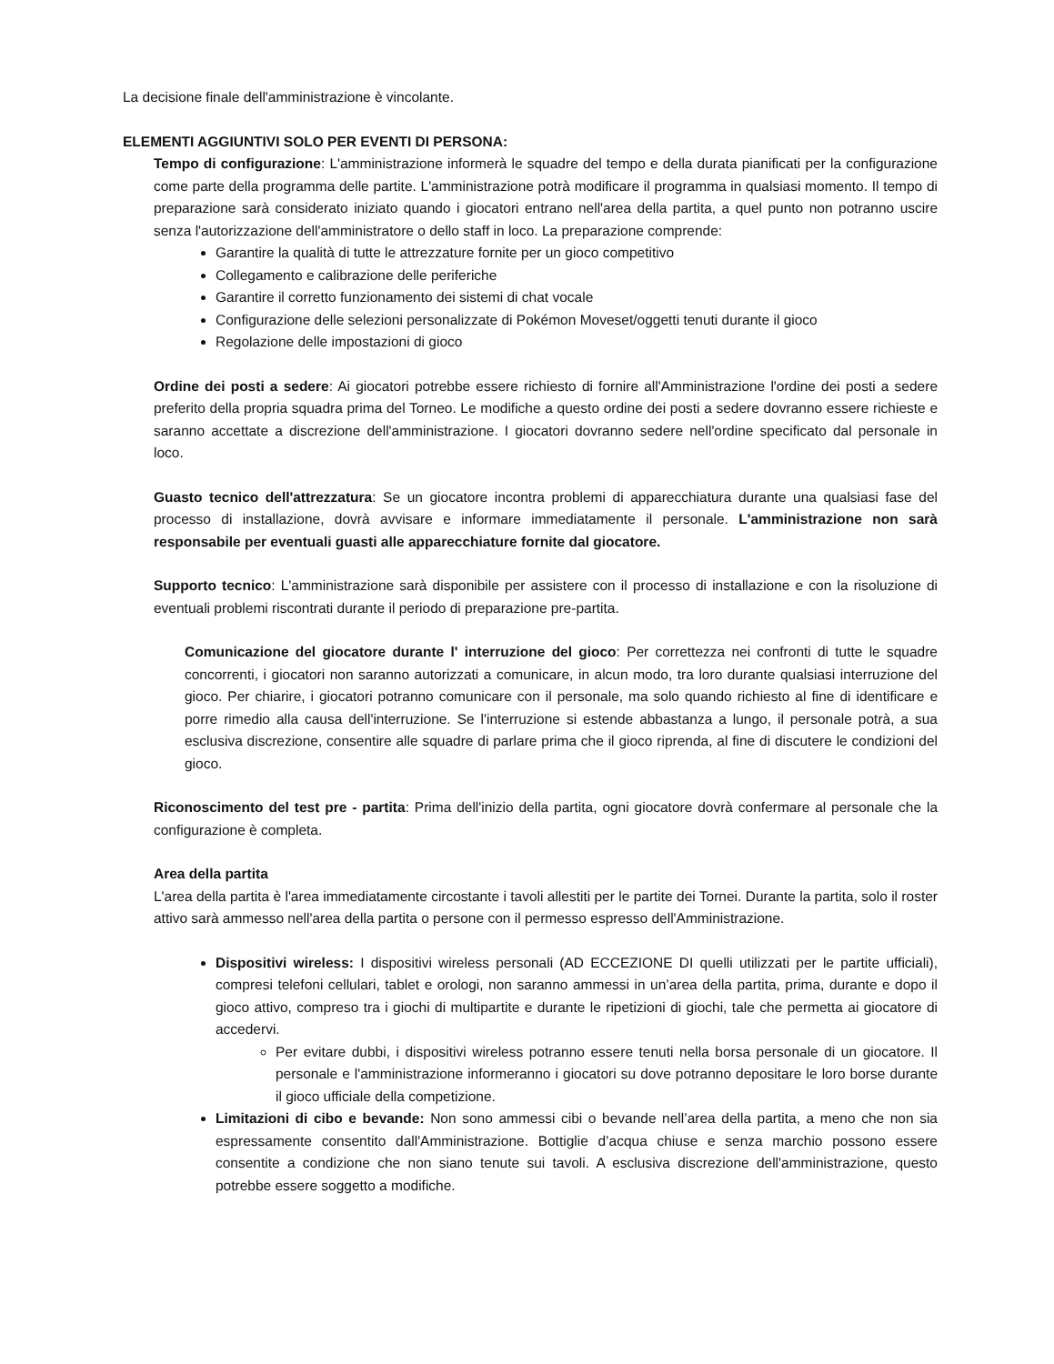La decisione finale dell'amministrazione è vincolante.
ELEMENTI AGGIUNTIVI SOLO PER EVENTI DI PERSONA:
Tempo di configurazione: L'amministrazione informerà le squadre del tempo e della durata pianificati per la configurazione come parte della programma delle partite. L'amministrazione potrà modificare il programma in qualsiasi momento. Il tempo di preparazione sarà considerato iniziato quando i giocatori entrano nell'area della partita, a quel punto non potranno uscire senza l'autorizzazione dell'amministratore o dello staff in loco. La preparazione comprende:
Garantire la qualità di tutte le attrezzature fornite per un gioco competitivo
Collegamento e calibrazione delle periferiche
Garantire il corretto funzionamento dei sistemi di chat vocale
Configurazione delle selezioni personalizzate di Pokémon Moveset/oggetti tenuti durante il gioco
Regolazione delle impostazioni di gioco
Ordine dei posti a sedere: Ai giocatori potrebbe essere richiesto di fornire all'Amministrazione l'ordine dei posti a sedere preferito della propria squadra prima del Torneo. Le modifiche a questo ordine dei posti a sedere dovranno essere richieste e saranno accettate a discrezione dell'amministrazione. I giocatori dovranno sedere nell'ordine specificato dal personale in loco.
Guasto tecnico dell'attrezzatura: Se un giocatore incontra problemi di apparecchiatura durante una qualsiasi fase del processo di installazione, dovrà avvisare e informare immediatamente il personale. L'amministrazione non sarà responsabile per eventuali guasti alle apparecchiature fornite dal giocatore.
Supporto tecnico: L'amministrazione sarà disponibile per assistere con il processo di installazione e con la risoluzione di eventuali problemi riscontrati durante il periodo di preparazione pre-partita.
Comunicazione del giocatore durante l' interruzione del gioco: Per correttezza nei confronti di tutte le squadre concorrenti, i giocatori non saranno autorizzati a comunicare, in alcun modo, tra loro durante qualsiasi interruzione del gioco. Per chiarire, i giocatori potranno comunicare con il personale, ma solo quando richiesto al fine di identificare e porre rimedio alla causa dell'interruzione. Se l'interruzione si estende abbastanza a lungo, il personale potrà, a sua esclusiva discrezione, consentire alle squadre di parlare prima che il gioco riprenda, al fine di discutere le condizioni del gioco.
Riconoscimento del test pre - partita: Prima dell'inizio della partita, ogni giocatore dovrà confermare al personale che la configurazione è completa.
Area della partita
L'area della partita è l'area immediatamente circostante i tavoli allestiti per le partite dei Tornei. Durante la partita, solo il roster attivo sarà ammesso nell'area della partita o persone con il permesso espresso dell'Amministrazione.
Dispositivi wireless: I dispositivi wireless personali (AD ECCEZIONE DI quelli utilizzati per le partite ufficiali), compresi telefoni cellulari, tablet e orologi, non saranno ammessi in un’area della partita, prima, durante e dopo il gioco attivo, compreso tra i giochi di multipartite e durante le ripetizioni di giochi, tale che permetta ai giocatore di accedervi.
Per evitare dubbi, i dispositivi wireless potranno essere tenuti nella borsa personale di un giocatore. Il personale e l'amministrazione informeranno i giocatori su dove potranno depositare le loro borse durante il gioco ufficiale della competizione.
Limitazioni di cibo e bevande: Non sono ammessi cibi o bevande nell’area della partita, a meno che non sia espressamente consentito dall'Amministrazione. Bottiglie d’acqua chiuse e senza marchio possono essere consentite a condizione che non siano tenute sui tavoli. A esclusiva discrezione dell'amministrazione, questo potrebbe essere soggetto a modifiche.